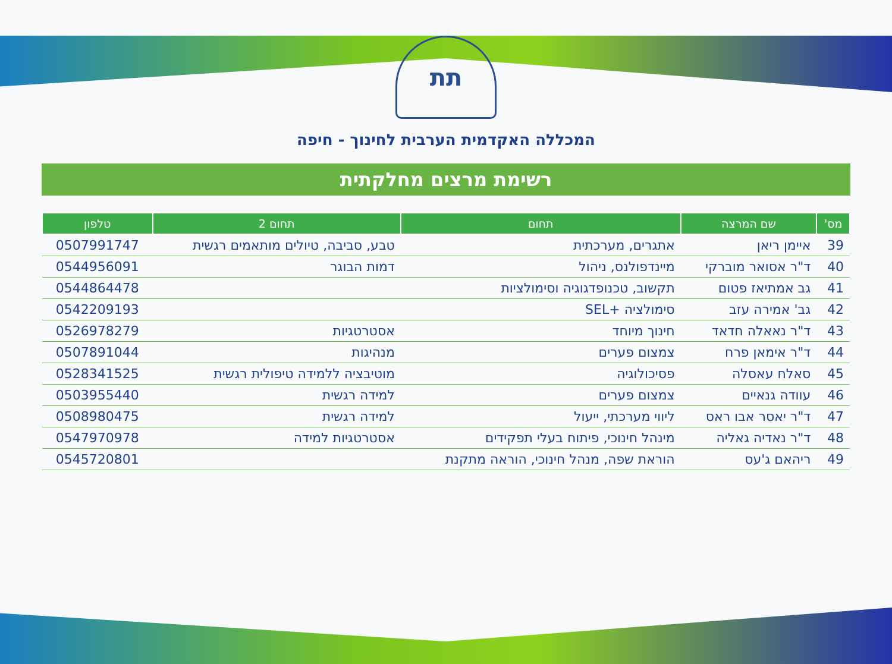תת
המכללה האקדמית הערבית לחינוך - חיפה
רשימת מרצים מחלקתית
| מס' | שם המרצה | תחום | תחום 2 | טלפון |
| --- | --- | --- | --- | --- |
| 39 | איימן ריאן | אתגרים, מערכתית | טבע, סביבה, טיולים מותאמים רגשית | 0507991747 |
| 40 | ד"ר אסואר מוברקי | מיינדפולנס, ניהול | דמות הבוגר | 0544956091 |
| 41 | גב אמתיאז פטום | תקשוב, טכנופדגוגיה וסימולציות | | 0544864478 |
| 42 | גב' אמירה עזב | סימולציה +SEL | | 0542209193 |
| 43 | ד"ר נאאלה חדאד | חינוך מיוחד | אסטרטגיות | 0526978279 |
| 44 | ד"ר אימאן פרח | צמצום פערים | מנהיגות | 0507891044 |
| 45 | סאלח עאסלה | פסיכולוגיה | מוטיבציה ללמידה טיפולית רגשית | 0528341525 |
| 46 | עוודה גנאיים | צמצום פערים | למידה רגשית | 0503955440 |
| 47 | ד"ר יאסר אבו ראס | ליווי מערכתי, ייעול | למידה רגשית | 0508980475 |
| 48 | ד"ר נאדיה גאליה | מינהל חינוכי, פיתוח בעלי תפקידים | אסטרטגיות למידה | 0547970978 |
| 49 | ריהאם ג'עס | הוראת שפה, מנהל חינוכי, הוראה מתקנת | | 0545720801 |